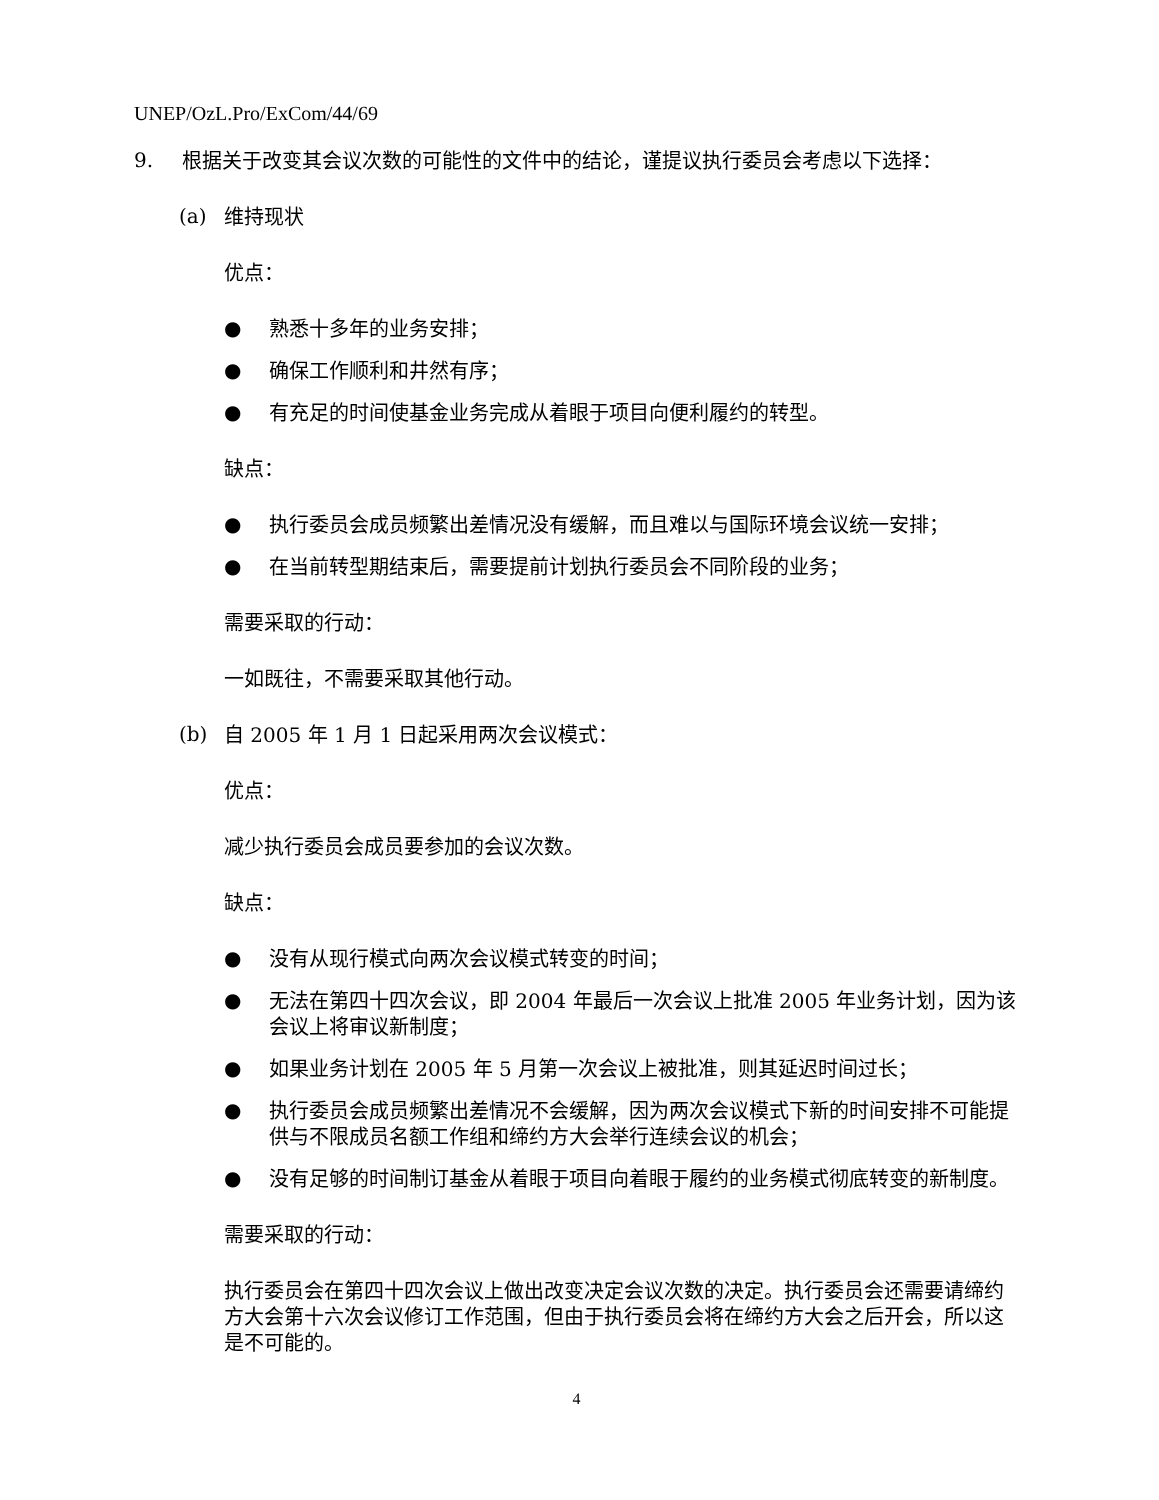UNEP/OzL.Pro/ExCom/44/69
9.
根据关于改变其会议次数的可能性的文件中的结论，谨提议执行委员会考虑以下选择：
(a)
维持现状
优点：
●
熟悉十多年的业务安排；
●
确保工作顺利和井然有序；
●
有充足的时间使基金业务完成从着眼于项目向便利履约的转型。
缺点：
●
执行委员会成员频繁出差情况没有缓解，而且难以与国际环境会议统一安排；
●
在当前转型期结束后，需要提前计划执行委员会不同阶段的业务；
需要采取的行动：
一如既往，不需要采取其他行动。
(b)
自 2005 年 1 月 1 日起采用两次会议模式：
优点：
减少执行委员会成员要参加的会议次数。
缺点：
●
没有从现行模式向两次会议模式转变的时间；
●
无法在第四十四次会议，即 2004 年最后一次会议上批准 2005 年业务计划，因为该会议上将审议新制度；
●
如果业务计划在 2005 年 5 月第一次会议上被批准，则其延迟时间过长；
●
执行委员会成员频繁出差情况不会缓解，因为两次会议模式下新的时间安排不可能提供与不限成员名额工作组和缔约方大会举行连续会议的机会；
●
没有足够的时间制订基金从着眼于项目向着眼于履约的业务模式彻底转变的新制度。
需要采取的行动：
执行委员会在第四十四次会议上做出改变决定会议次数的决定。执行委员会还需要请缔约方大会第十六次会议修订工作范围，但由于执行委员会将在缔约方大会之后开会，所以这是不可能的。
4